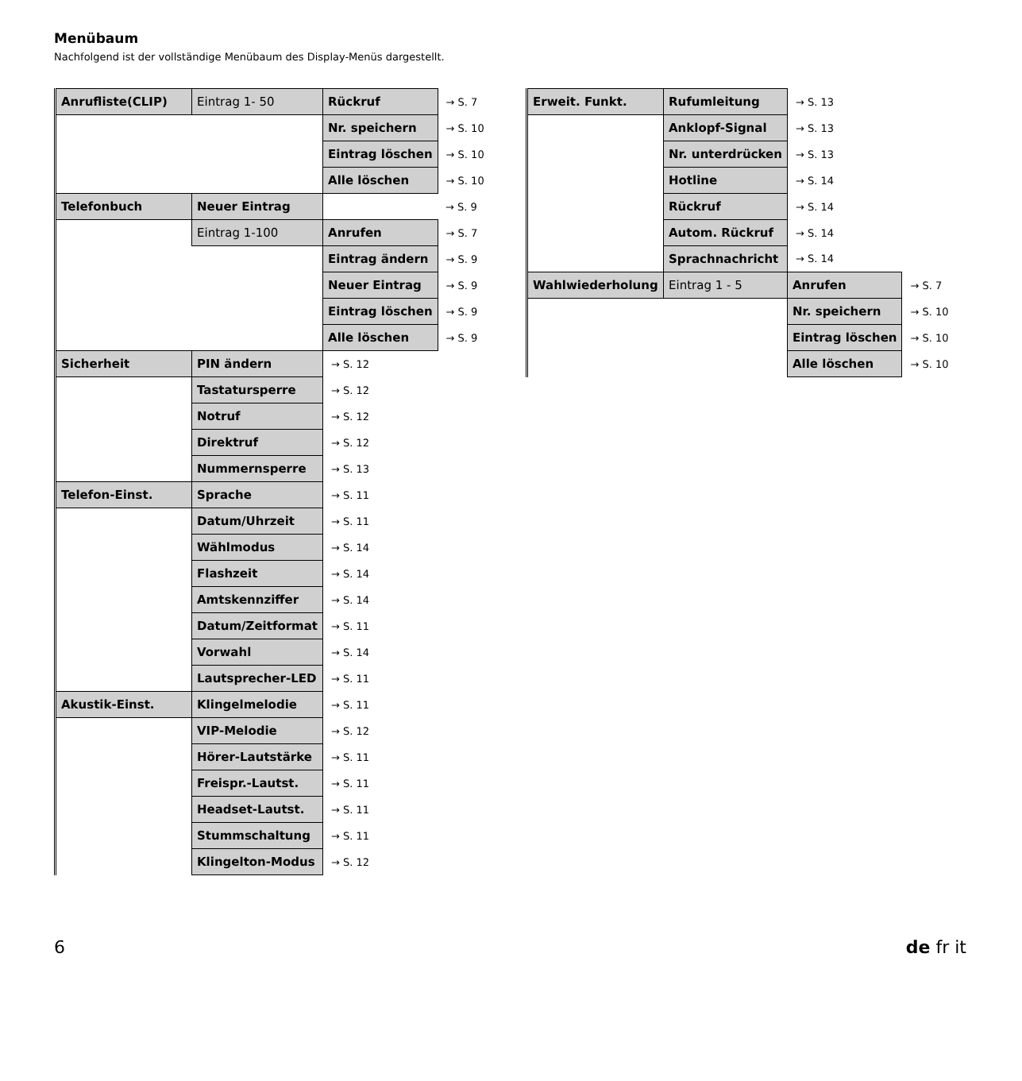Menübaum
Nachfolgend ist der vollständige Menübaum des Display-Menüs dargestellt.
| Anrufliste(CLIP) | Eintrag 1- 50 | Rückruf | → S. 7 |
| | | Nr. speichern | → S. 10 |
| | | Eintrag löschen | → S. 10 |
| | | Alle löschen | → S. 10 |
| Telefonbuch | Neuer Eintrag | | → S. 9 |
| | Eintrag 1-100 | Anrufen | → S. 7 |
| | | Eintrag ändern | → S. 9 |
| | | Neuer Eintrag | → S. 9 |
| | | Eintrag löschen | → S. 9 |
| | | Alle löschen | → S. 9 |
| Sicherheit | PIN ändern | → S. 12 | |
| | Tastatursperre | → S. 12 | |
| | Notruf | → S. 12 | |
| | Direktruf | → S. 12 | |
| | Nummernsperre | → S. 13 | |
| Telefon-Einst. | Sprache | → S. 11 | |
| | Datum/Uhrzeit | → S. 11 | |
| | Wählmodus | → S. 14 | |
| | Flashzeit | → S. 14 | |
| | Amtskennziffer | → S. 14 | |
| | Datum/Zeitformat | → S. 11 | |
| | Vorwahl | → S. 14 | |
| | Lautsprecher-LED | → S. 11 | |
| Akustik-Einst. | Klingelmelodie | → S. 11 | |
| | VIP-Melodie | → S. 12 | |
| | Hörer-Lautstärke | → S. 11 | |
| | Freispr.-Lautst. | → S. 11 | |
| | Headset-Lautst. | → S. 11 | |
| | Stummschaltung | → S. 11 | |
| | Klingelton-Modus | → S. 12 | |
| Erweit. Funkt. | Rufumleitung | → S. 13 | |
| | Anklopf-Signal | → S. 13 | |
| | Nr. unterdrücken | → S. 13 | |
| | Hotline | → S. 14 | |
| | Rückruf | → S. 14 | |
| | Autom. Rückruf | → S. 14 | |
| | Sprachnachricht | → S. 14 | |
| Wahlwiederholung | Eintrag 1 - 5 | Anrufen | → S. 7 |
| | | Nr. speichern | → S. 10 |
| | | Eintrag löschen | → S. 10 |
| | | Alle löschen | → S. 10 |
6 de fr it